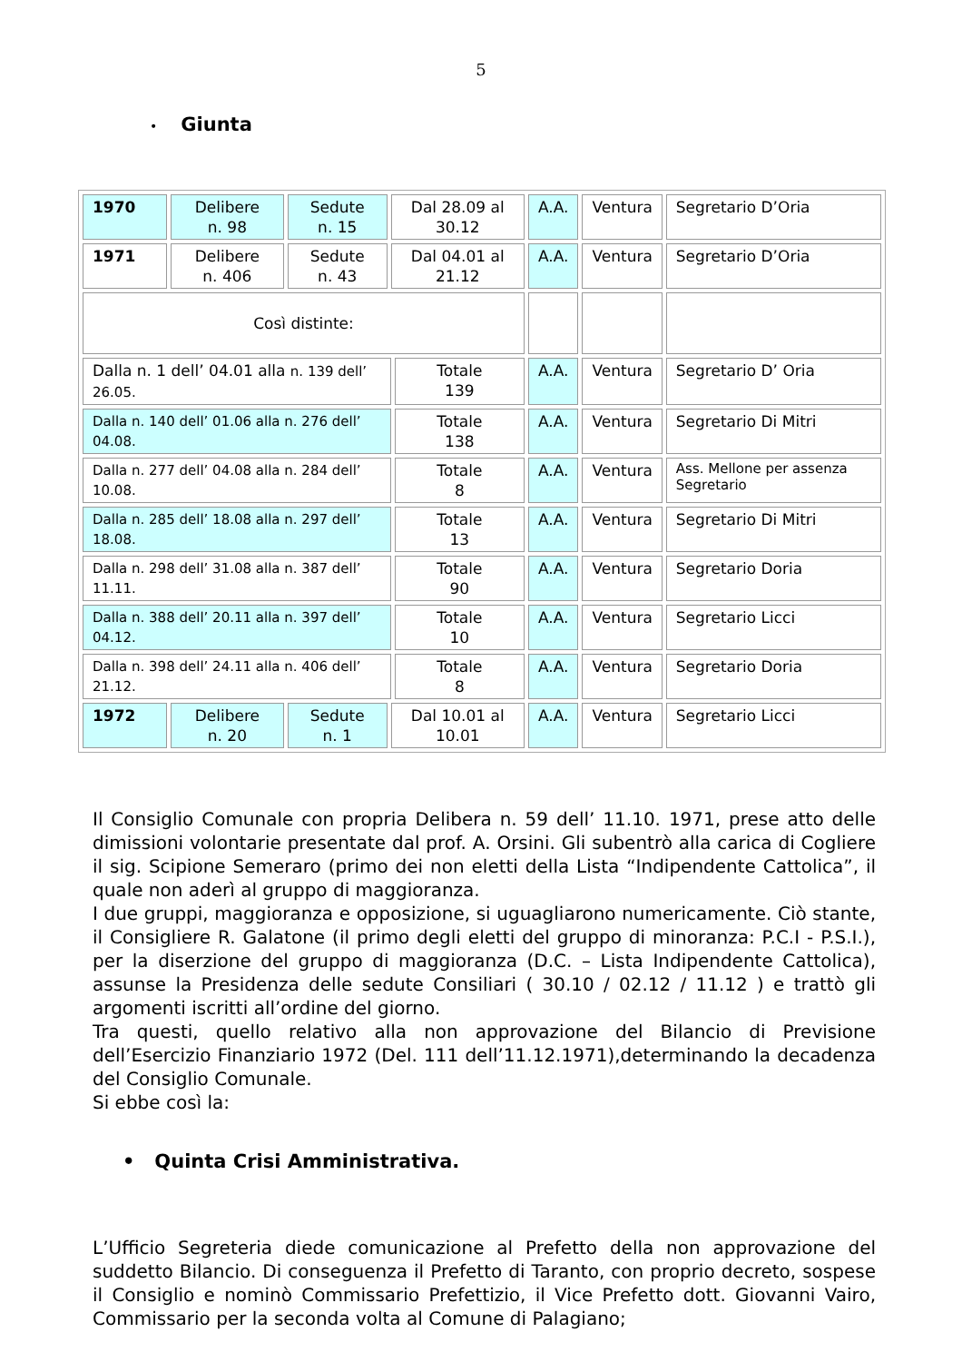5
• Giunta
| 1970 | Delibere n. 98 | Sedute n. 15 | Dal 28.09 al 30.12 | | A.A. | Ventura | Segretario D’Oria |
| 1971 | Delibere n. 406 | Sedute n. 43 | Dal 04.01 al 21.12 | | A.A. | Ventura | Segretario D’Oria |
| Così distinte: | | | | | | | |
| Dalla n. 1 dell’ 04.01 alla n. 139 dell’ 26.05. | | | | Totale 139 | A.A. | Ventura | Segretario D’ Oria |
| Dalla n. 140 dell’ 01.06 alla n. 276 dell’ 04.08. | | | | Totale 138 | A.A. | Ventura | Segretario Di Mitri |
| Dalla n. 277 dell’ 04.08 alla n. 284 dell’ 10.08. | | | | Totale 8 | A.A. | Ventura | Ass. Mellone per assenza Segretario |
| Dalla n. 285 dell’ 18.08 alla n. 297 dell’ 18.08. | | | | Totale 13 | A.A. | Ventura | Segretario Di Mitri |
| Dalla n. 298 dell’ 31.08 alla n. 387 dell’ 11.11. | | | | Totale 90 | A.A. | Ventura | Segretario Doria |
| Dalla n. 388 dell’ 20.11 alla n. 397 dell’ 04.12. | | | | Totale 10 | A.A. | Ventura | Segretario Licci |
| Dalla n. 398 dell’ 24.11 alla n. 406 dell’ 21.12. | | | | Totale 8 | A.A. | Ventura | Segretario Doria |
| 1972 | Delibere n. 20 | Sedute n. 1 | Dal 10.01 al 10.01 | | A.A. | Ventura | Segretario Licci |
Il Consiglio Comunale con propria Delibera n. 59 dell’ 11.10. 1971, prese atto delle dimissioni volontarie presentate dal prof. A. Orsini. Gli subentrò alla carica di Cogliere il sig. Scipione Semeraro (primo dei non eletti della Lista “Indipendente Cattolica”, il quale non aderì al gruppo di maggioranza.
I due gruppi, maggioranza e opposizione, si uguagliarono numericamente. Ciò stante, il Consigliere R. Galatone (il primo degli eletti del gruppo di minoranza: P.C.I - P.S.I.), per la diserzione del gruppo di maggioranza (D.C. – Lista Indipendente Cattolica), assunse la Presidenza delle sedute Consiliari ( 30.10 / 02.12 / 11.12 ) e trattò gli argomenti iscritti all’ordine del giorno.
Tra questi, quello relativo alla non approvazione del Bilancio di Previsione dell’Esercizio Finanziario 1972 (Del. 111 dell’11.12.1971),determinando la decadenza del Consiglio Comunale.
Si ebbe così la:
• Quinta Crisi Amministrativa.
L’Ufficio Segreteria diede comunicazione al Prefetto della non approvazione del suddetto Bilancio. Di conseguenza il Prefetto di Taranto, con proprio decreto, sospese il Consiglio e nominò Commissario Prefettizio, il Vice Prefetto dott. Giovanni Vairo, Commissario per la seconda volta al Comune di Palagiano;